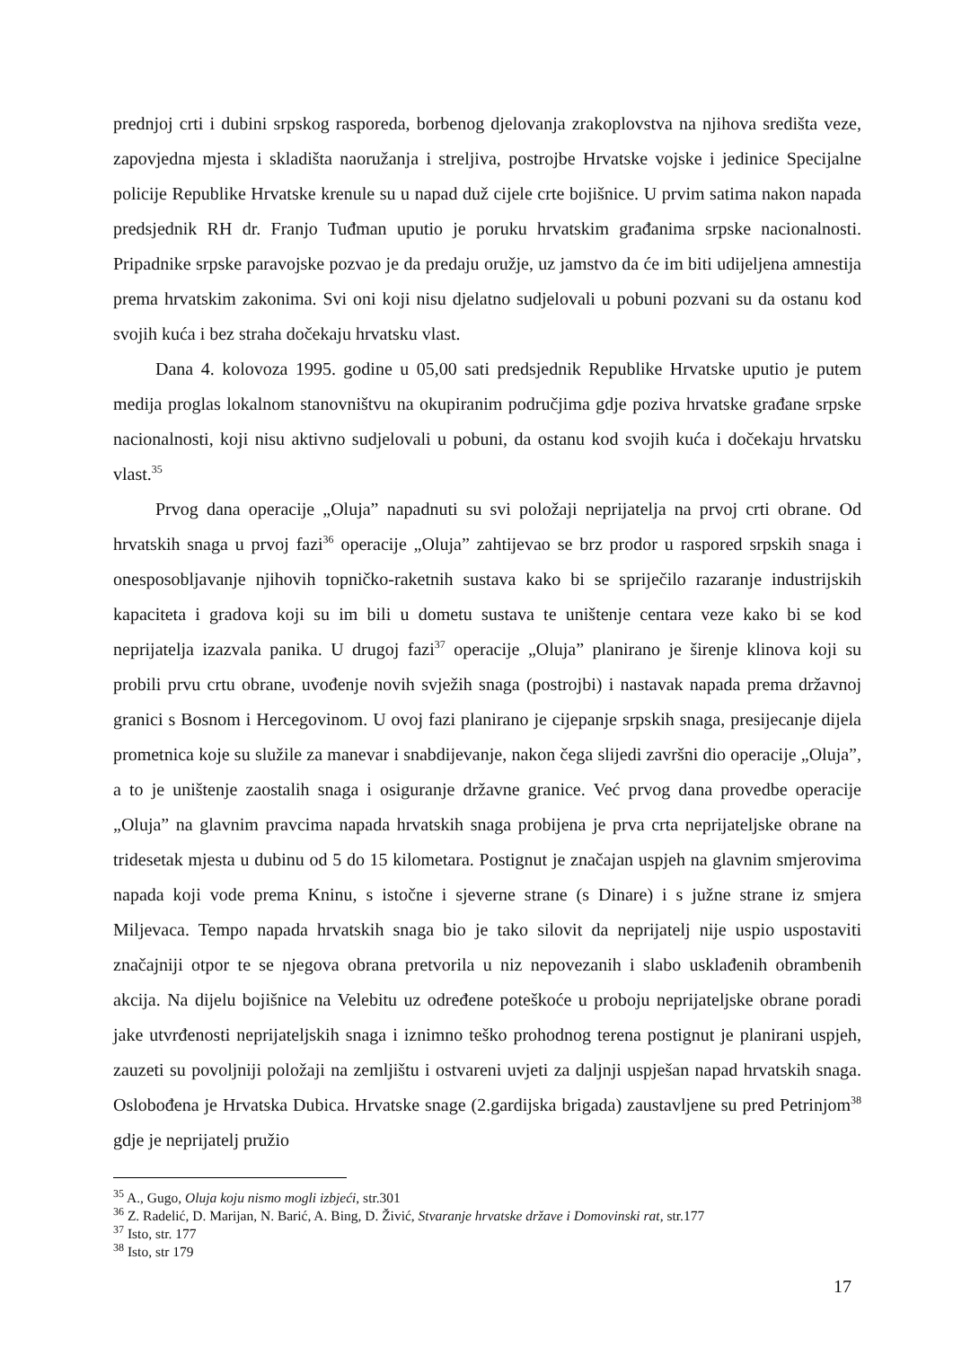prednjoj crti i dubini srpskog rasporeda, borbenog djelovanja zrakoplovstva na njihova središta veze, zapovjedna mjesta i skladišta naoružanja i streljiva, postrojbe Hrvatske vojske i jedinice Specijalne policije Republike Hrvatske krenule su u napad duž cijele crte bojišnice. U prvim satima nakon napada predsjednik RH dr. Franjo Tuđman uputio je poruku hrvatskim građanima srpske nacionalnosti. Pripadnike srpske paravojske pozvao je da predaju oružje, uz jamstvo da će im biti udijeljena amnestija prema hrvatskim zakonima. Svi oni koji nisu djelatno sudjelovali u pobuni pozvani su da ostanu kod svojih kuća i bez straha dočekaju hrvatsku vlast.
Dana 4. kolovoza 1995. godine u 05,00 sati predsjednik Republike Hrvatske uputio je putem medija proglas lokalnom stanovništvu na okupiranim područjima gdje poziva hrvatske građane srpske nacionalnosti, koji nisu aktivno sudjelovali u pobuni, da ostanu kod svojih kuća i dočekaju hrvatsku vlast.<sup>35</sup>
Prvog dana operacije „Oluja” napadnuti su svi položaji neprijatelja na prvoj crti obrane. Od hrvatskih snaga u prvoj fazi<sup>36</sup> operacije „Oluja” zahtijevao se brz prodor u raspored srpskih snaga i onesposobljavanje njihovih topničko-raketnih sustava kako bi se spriječilo razaranje industrijskih kapaciteta i gradova koji su im bili u dometu sustava te uništenje centara veze kako bi se kod neprijatelja izazvala panika. U drugoj fazi<sup>37</sup> operacije „Oluja” planirano je širenje klinova koji su probili prvu crtu obrane, uvođenje novih svježih snaga (postrojbi) i nastavak napada prema državnoj granici s Bosnom i Hercegovinom. U ovoj fazi planirano je cijepanje srpskih snaga, presijecanje dijela prometnica koje su služile za manevar i snabdijevanje, nakon čega slijedi završni dio operacije „Oluja”, a to je uništenje zaostalih snaga i osiguranje državne granice. Već prvog dana provedbe operacije „Oluja” na glavnim pravcima napada hrvatskih snaga probijena je prva crta neprijateljske obrane na tridesetak mjesta u dubinu od 5 do 15 kilometara. Postignut je značajan uspjeh na glavnim smjerovima napada koji vode prema Kninu, s istočne i sjeverne strane (s Dinare) i s južne strane iz smjera Miljevaca. Tempo napada hrvatskih snaga bio je tako silovit da neprijatelj nije uspio uspostaviti značajniji otpor te se njegova obrana pretvorila u niz nepovezanih i slabo usklađenih obrambenih akcija. Na dijelu bojišnice na Velebitu uz određene poteškoće u proboju neprijateljske obrane poradi jake utvrđenosti neprijateljskih snaga i iznimno teško prohodnog terena postignut je planirani uspjeh, zauzeti su povoljniji položaji na zemljištu i ostvareni uvjeti za daljnji uspješan napad hrvatskih snaga. Oslobođena je Hrvatska Dubica. Hrvatske snage (2.gardijska brigada) zaustavljene su pred Petrinjom<sup>38</sup> gdje je neprijatelj pružio
<sup>35</sup> A., Gugo, Oluja koju nismo mogli izbjeći, str.301
<sup>36</sup> Z. Radelić, D. Marijan, N. Barić, A. Bing, D. Živić, Stvaranje hrvatske države i Domovinski rat, str.177
<sup>37</sup> Isto, str. 177
<sup>38</sup> Isto, str 179
17